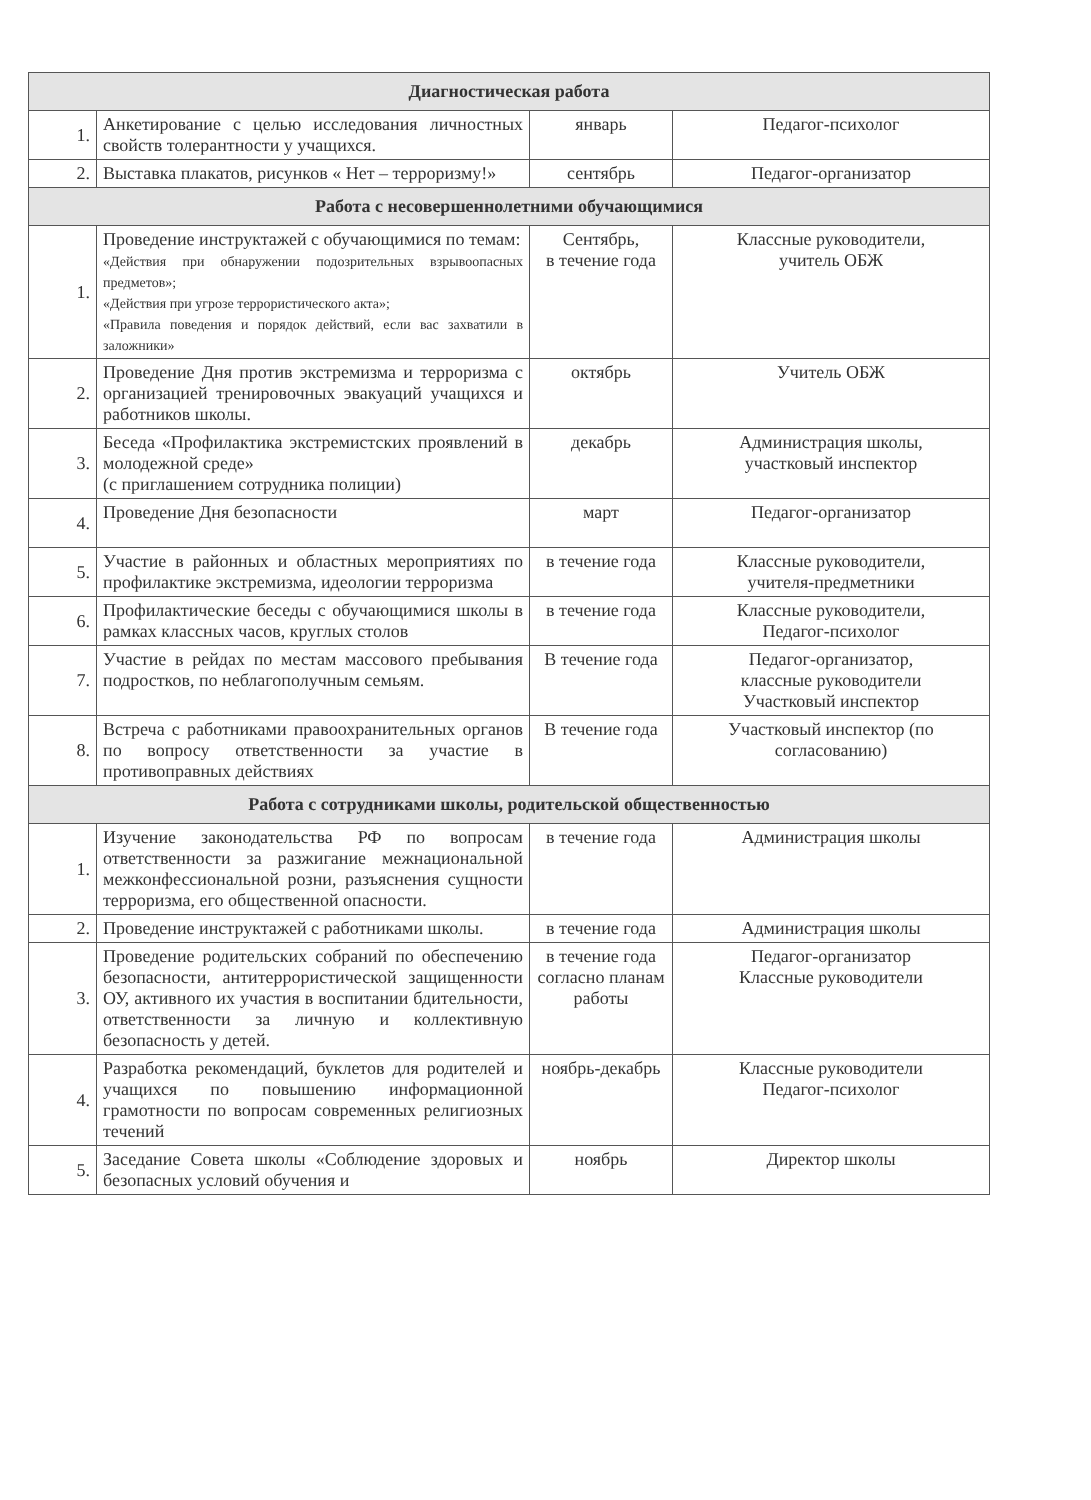| Диагностическая работа | | | |
| --- | --- | --- | --- |
| 1. | Анкетирование с целью исследования личностных свойств толерантности у учащихся. | январь | Педагог-психолог |
| 2. | Выставка плакатов, рисунков « Нет – терроризму!» | сентябрь | Педагог-организатор |
| Работа с несовершеннолетними обучающимися | | | |
| 1. | Проведение инструктажей с обучающимися по темам: «Действия при обнаружении подозрительных взрывоопасных предметов»; «Действия при угрозе террористического акта»; «Правила поведения и порядок действий, если вас захватили в заложники» | Сентябрь, в течение года | Классные руководители, учитель ОБЖ |
| 2. | Проведение Дня против экстремизма и терроризма с организацией тренировочных эвакуаций учащихся и работников школы. | октябрь | Учитель ОБЖ |
| 3. | Беседа «Профилактика экстремистских проявлений в молодежной среде» (с приглашением сотрудника полиции) | декабрь | Администрация школы, участковый инспектор |
| 4. | Проведение Дня безопасности | март | Педагог-организатор |
| 5. | Участие в районных и областных мероприятиях по профилактике экстремизма, идеологии терроризма | в течение года | Классные руководители, учителя-предметники |
| 6. | Профилактические беседы с обучающимися школы в рамках классных часов, круглых столов | в течение года | Классные руководители, Педагог-психолог |
| 7. | Участие в рейдах по местам массового пребывания подростков, по неблагополучным семьям. | В течение года | Педагог-организатор, классные руководители Участковый инспектор |
| 8. | Встреча с работниками правоохранительных органов по вопросу ответственности за участие в противоправных действиях | В течение года | Участковый инспектор (по согласованию) |
| Работа с сотрудниками школы, родительской общественностью | | | |
| 1. | Изучение законодательства РФ по вопросам ответственности за разжигание межнациональной межконфессиональной розни, разъяснения сущности терроризма, его общественной опасности. | в течение года | Администрация школы |
| 2. | Проведение инструктажей с работниками школы. | в течение года | Администрация школы |
| 3. | Проведение родительских собраний по обеспечению безопасности, антитеррористической защищенности ОУ, активного их участия в воспитании бдительности, ответственности за личную и коллективную безопасность у детей. | в течение года согласно планам работы | Педагог-организатор Классные руководители |
| 4. | Разработка рекомендаций, буклетов для родителей и учащихся по повышению информационной грамотности по вопросам современных религиозных течений | ноябрь-декабрь | Классные руководители Педагог-психолог |
| 5. | Заседание Совета школы «Соблюдение здоровых и безопасных условий обучения и | ноябрь | Директор школы |